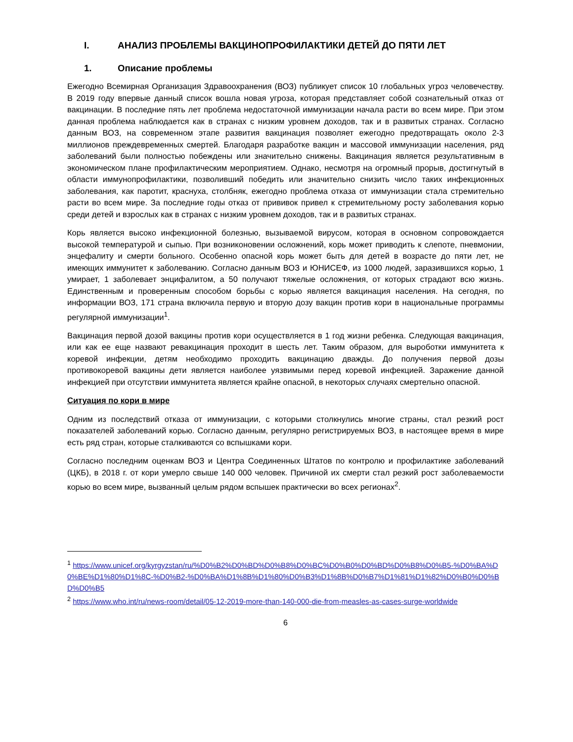I. АНАЛИЗ ПРОБЛЕМЫ ВАКЦИНОПРОФИЛАКТИКИ ДЕТЕЙ ДО ПЯТИ ЛЕТ
1. Описание проблемы
Ежегодно Всемирная Организация Здравоохранения (ВОЗ) публикует список 10 глобальных угроз человечеству. В 2019 году впервые данный список вошла новая угроза, которая представляет собой сознательный отказ от вакцинации. В последние пять лет проблема недостаточной иммунизации начала расти во всем мире. При этом данная проблема наблюдается как в странах с низким уровнем доходов, так и в развитых странах. Согласно данным ВОЗ, на современном этапе развития вакцинация позволяет ежегодно предотвращать около 2-3 миллионов преждевременных смертей. Благодаря разработке вакцин и массовой иммунизации населения, ряд заболеваний были полностью побеждены или значительно снижены. Вакцинация является результативным в экономическом плане профилактическим мероприятием. Однако, несмотря на огромный прорыв, достигнутый в области иммунопрофилактики, позволивший победить или значительно снизить число таких инфекционных заболевания, как паротит, краснуха, столбняк, ежегодно проблема отказа от иммунизации стала стремительно расти во всем мире. За последние годы отказ от прививок привел к стремительному росту заболевания корью среди детей и взрослых как в странах с низким уровнем доходов, так и в развитых странах.
Корь является высоко инфекционной болезнью, вызываемой вирусом, которая в основном сопровождается высокой температурой и сыпью. При возниконовении осложнений, корь может приводить к слепоте, пневмонии, энцефалиту и смерти больного. Особенно опасной корь может быть для детей в возрасте до пяти лет, не имеющих иммунитет к заболеванию. Согласно данным ВОЗ и ЮНИСЕФ, из 1000 людей, заразившихся корью, 1 умирает, 1 заболевает энцифалитом, а 50 получают тяжелые осложнения, от которых страдают всю жизнь. Единственным и проверенным способом борьбы с корью является вакцинация населения. На сегодня, по информации ВОЗ, 171 страна включила первую и вторую дозу вакцин против кори в национальные программы регулярной иммунизации<sup>1</sup>.
Вакцинация первой дозой вакцины против кори осуществляется в 1 год жизни ребенка. Следующая вакцинация, или как ее еще назвают ревакцинация проходит в шесть лет. Таким образом, для выроботки иммунитета к коревой инфекции, детям необходимо проходить вакцинацию дважды. До получения первой дозы противокоревой вакцины дети является наиболее уязвимыми перед коревой инфекцией. Заражение данной инфекцией при отсутствии иммунитета является крайне опасной, в некоторых случаях смертельно опасной.
Ситуация по кори в мире
Одним из последствий отказа от иммунизации, с которыми столкнулись многие страны, стал резкий рост показателей заболеваний корью. Согласно данным, регулярно регистрируемых ВОЗ, в настоящее время в мире есть ряд стран, которые сталкиваются со вспышками кори.
Согласно последним оценкам ВОЗ и Центра Соединенных Штатов по контролю и профилактике заболеваний (ЦКБ), в 2018 г. от кори умерло свыше 140 000 человек. Причиной их смерти стал резкий рост заболеваемости корью во всем мире, вызванный целым рядом вспышек практически во всех регионах<sup>2</sup>.
<sup>1</sup> https://www.unicef.org/kyrgyzstan/ru/%D0%B2%D0%BD%D0%B8%D0%BC%D0%B0%D0%BD%D0%B8%D0%B5-%D0%BA%D0%BE%D1%80%D1%8C-%D0%B2-%D0%BA%D1%8B%D1%80%D0%B3%D1%8B%D0%B7%D1%81%D1%82%D0%B0%D0%BD%D0%B5
<sup>2</sup> https://www.who.int/ru/news-room/detail/05-12-2019-more-than-140-000-die-from-measles-as-cases-surge-worldwide
6